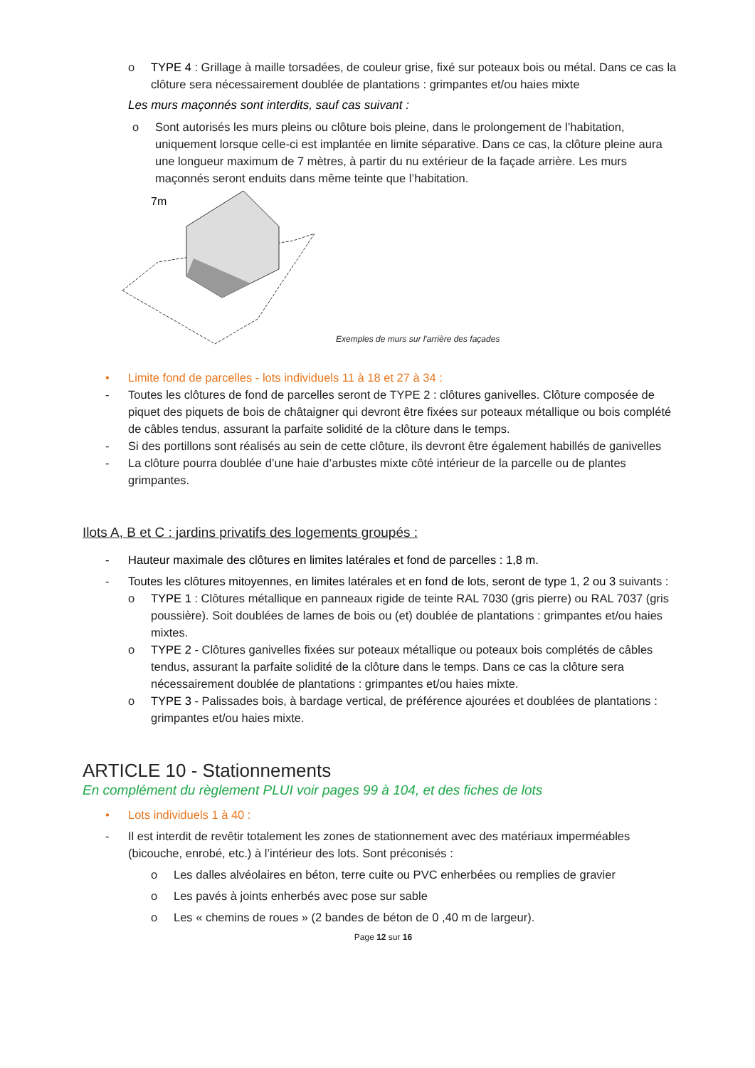o TYPE 4 : Grillage à maille torsadées, de couleur grise, fixé sur poteaux bois ou métal. Dans ce cas la clôture sera nécessairement doublée de plantations : grimpantes et/ou haies mixte
Les murs maçonnés sont interdits, sauf cas suivant :
o Sont autorisés les murs pleins ou clôture bois pleine, dans le prolongement de l’habitation, uniquement lorsque celle-ci est implantée en limite séparative. Dans ce cas, la clôture pleine aura une longueur maximum de 7 mètres, à partir du nu extérieur de la façade arrière. Les murs maçonnés seront enduits dans même teinte que l’habitation.
7m
Exemples de murs sur l'arrière des façades
• Limite fond de parcelles - lots individuels 11 à 18 et 27 à 34 :
- Toutes les clôtures de fond de parcelles seront de TYPE 2 : clôtures ganivelles. Clôture composée de piquet des piquets de bois de châtaigner qui devront être fixées sur poteaux métallique ou bois complété de câbles tendus, assurant la parfaite solidité de la clôture dans le temps.
- Si des portillons sont réalisés au sein de cette clôture, ils devront être également habillés de ganivelles
- La clôture pourra doublée d’une haie d’arbustes mixte côté intérieur de la parcelle ou de plantes grimpantes.
Ilots A, B et C : jardins privatifs des logements groupés :
- Hauteur maximale des clôtures en limites latérales et fond de parcelles : 1,8 m.
- Toutes les clôtures mitoyennes, en limites latérales et en fond de lots, seront de type 1, 2 ou 3 suivants :
o TYPE 1 : Clôtures métallique en panneaux rigide de teinte RAL 7030 (gris pierre) ou RAL 7037 (gris poussière). Soit doublées de lames de bois ou (et) doublée de plantations : grimpantes et/ou haies mixtes.
o TYPE 2 - Clôtures ganivelles fixées sur poteaux métallique ou poteaux bois complétés de câbles tendus, assurant la parfaite solidité de la clôture dans le temps. Dans ce cas la clôture sera nécessairement doublée de plantations : grimpantes et/ou haies mixte.
o TYPE 3 - Palissades bois, à bardage vertical, de préférence ajourées et doublées de plantations : grimpantes et/ou haies mixte.
ARTICLE 10 - Stationnements
En complément du règlement PLUI voir pages 99 à 104, et des fiches de lots
• Lots individuels 1 à 40 :
- Il est interdit de revêtir totalement les zones de stationnement avec des matériaux imperméables (bicouche, enrobé, etc.) à l’intérieur des lots. Sont préconisés :
o Les dalles alvéolaires en béton, terre cuite ou PVC enherbées ou remplies de gravier
o Les pavés à joints enherbés avec pose sur sable
o Les « chemins de roues » (2 bandes de béton de 0 ,40 m de largeur).
Page 12 sur 16